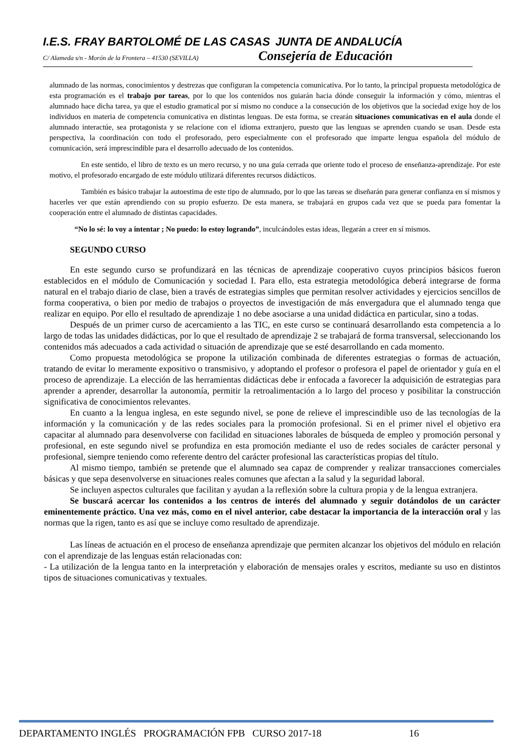I.E.S. FRAY BARTOLOMÉ DE LAS CASAS JUNTA DE ANDALUCÍA
C/ Alameda s/n - Morón de la Frontera – 41530 (SEVILLA) Consejería de Educación
alumnado de las normas, conocimientos y destrezas que configuran la competencia comunicativa. Por lo tanto, la principal propuesta metodológica de esta programación es el trabajo por tareas, por lo que los contenidos nos guiarán hacia dónde conseguir la información y cómo, mientras el alumnado hace dicha tarea, ya que el estudio gramatical por sí mismo no conduce a la consecución de los objetivos que la sociedad exige hoy de los individuos en materia de competencia comunicativa en distintas lenguas. De esta forma, se crearán situaciones comunicativas en el aula donde el alumnado interactúe, sea protagonista y se relacione con el idioma extranjero, puesto que las lenguas se aprenden cuando se usan. Desde esta perspectiva, la coordinación con todo el profesorado, pero especialmente con el profesorado que imparte lengua española del módulo de comunicación, será imprescindible para el desarrollo adecuado de los contenidos.
En este sentido, el libro de texto es un mero recurso, y no una guía cerrada que oriente todo el proceso de enseñanza-aprendizaje. Por este motivo, el profesorado encargado de este módulo utilizará diferentes recursos didácticos.
También es básico trabajar la autoestima de este tipo de alumnado, por lo que las tareas se diseñarán para generar confianza en sí mismos y hacerles ver que están aprendiendo con su propio esfuerzo. De esta manera, se trabajará en grupos cada vez que se pueda para fomentar la cooperación entre el alumnado de distintas capacidades.
“No lo sé: lo voy a intentar ; No puedo: lo estoy logrando”, inculcándoles estas ideas, llegarán a creer en sí mismos.
SEGUNDO CURSO
En este segundo curso se profundizará en las técnicas de aprendizaje cooperativo cuyos principios básicos fueron establecidos en el módulo de Comunicación y sociedad I. Para ello, esta estrategia metodológica deberá integrarse de forma natural en el trabajo diario de clase, bien a través de estrategias simples que permitan resolver actividades y ejercicios sencillos de forma cooperativa, o bien por medio de trabajos o proyectos de investigación de más envergadura que el alumnado tenga que realizar en equipo. Por ello el resultado de aprendizaje 1 no debe asociarse a una unidad didáctica en particular, sino a todas.
Después de un primer curso de acercamiento a las TIC, en este curso se continuará desarrollando esta competencia a lo largo de todas las unidades didácticas, por lo que el resultado de aprendizaje 2 se trabajará de forma transversal, seleccionando los contenidos más adecuados a cada actividad o situación de aprendizaje que se esté desarrollando en cada momento.
Como propuesta metodológica se propone la utilización combinada de diferentes estrategias o formas de actuación, tratando de evitar lo meramente expositivo o transmisivo, y adoptando el profesor o profesora el papel de orientador y guía en el proceso de aprendizaje. La elección de las herramientas didácticas debe ir enfocada a favorecer la adquisición de estrategias para aprender a aprender, desarrollar la autonomía, permitir la retroalimentación a lo largo del proceso y posibilitar la construcción significativa de conocimientos relevantes.
En cuanto a la lengua inglesa, en este segundo nivel, se pone de relieve el imprescindible uso de las tecnologías de la información y la comunicación y de las redes sociales para la promoción profesional. Si en el primer nivel el objetivo era capacitar al alumnado para desenvolverse con facilidad en situaciones laborales de búsqueda de empleo y promoción personal y profesional, en este segundo nivel se profundiza en esta promoción mediante el uso de redes sociales de carácter personal y profesional, siempre teniendo como referente dentro del carácter profesional las características propias del título.
Al mismo tiempo, también se pretende que el alumnado sea capaz de comprender y realizar transacciones comerciales básicas y que sepa desenvolverse en situaciones reales comunes que afectan a la salud y la seguridad laboral.
Se incluyen aspectos culturales que facilitan y ayudan a la reflexión sobre la cultura propia y de la lengua extranjera.
Se buscará acercar los contenidos a los centros de interés del alumnado y seguir dotándolos de un carácter eminentemente práctico. Una vez más, como en el nivel anterior, cabe destacar la importancia de la interacción oral y las normas que la rigen, tanto es así que se incluye como resultado de aprendizaje.
Las líneas de actuación en el proceso de enseñanza aprendizaje que permiten alcanzar los objetivos del módulo en relación con el aprendizaje de las lenguas están relacionadas con:
- La utilización de la lengua tanto en la interpretación y elaboración de mensajes orales y escritos, mediante su uso en distintos tipos de situaciones comunicativas y textuales.
DEPARTAMENTO INGLÉS PROGRAMACIÓN FPB CURSO 2017-18 16